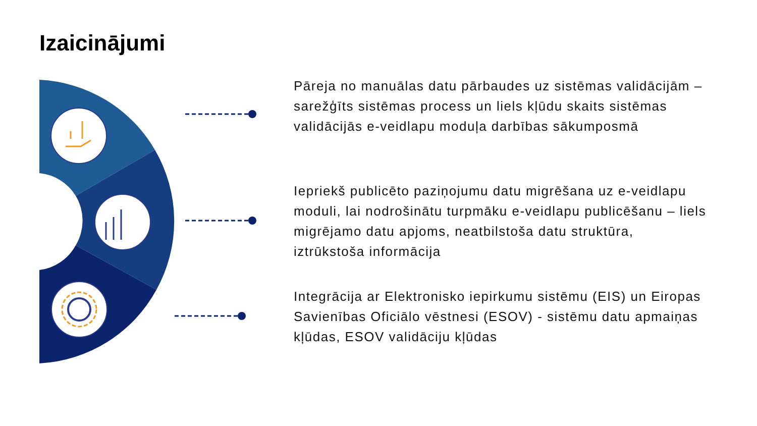Izaicinājumi
Pāreja no manuālas datu pārbaudes uz sistēmas validācijām – sarežģīts sistēmas process un liels kļūdu skaits sistēmas validācijās e-veidlapu moduļa darbības sākumposmā
Iepriekš publicēto paziņojumu datu migrēšana uz e-veidlapu moduli, lai nodrošinātu turpmāku e-veidlapu publicēšanu – liels migrējamo datu apjoms, neatbilstoša datu struktūra, iztrūkstoša informācija
Integrācija ar Elektronisko iepirkumu sistēmu (EIS) un Eiropas Savienības Oficiālo vēstnesi (ESOV) - sistēmu datu apmaiņas kļūdas, ESOV validāciju kļūdas